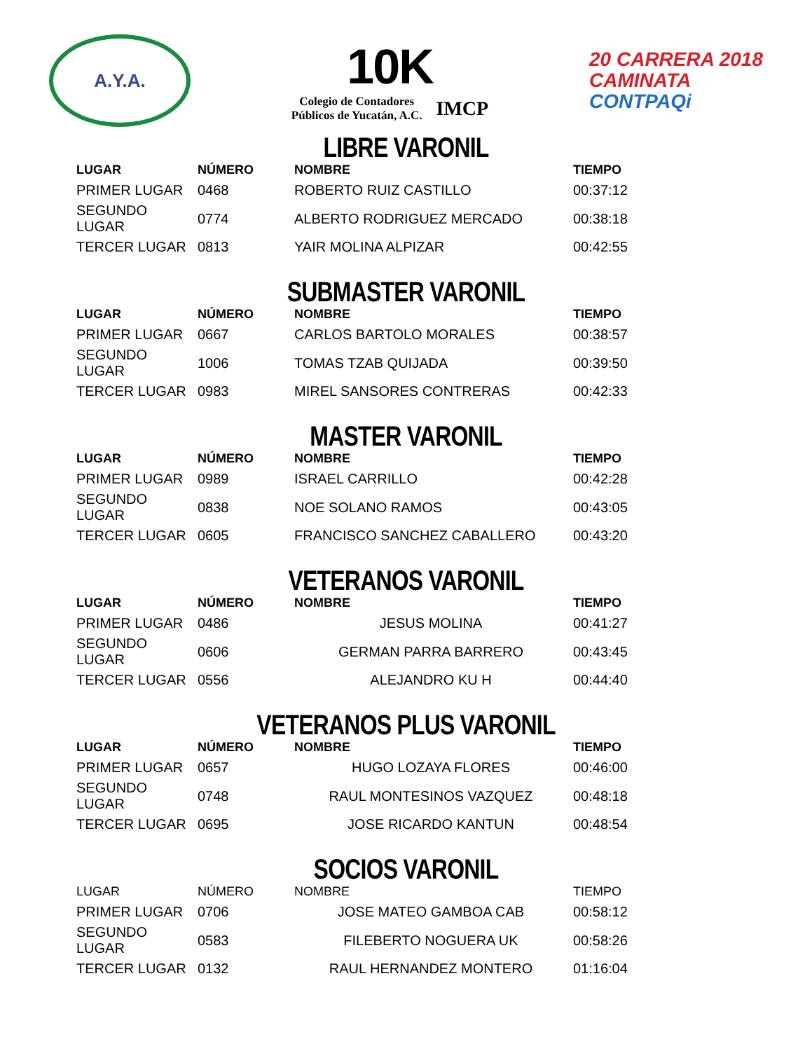A.Y.A.
10K
Colegio de Contadores
Públicos de Yucatán, A.C.
IMCP
20 CARRERA 2018
CAMINATA
CONTPAQi
LIBRE VARONIL
| LUGAR | NÚMERO | NOMBRE | TIEMPO |
| --- | --- | --- | --- |
| PRIMER LUGAR | 0468 | ROBERTO RUIZ CASTILLO | 00:37:12 |
| SEGUNDO LUGAR | 0774 | ALBERTO RODRIGUEZ MERCADO | 00:38:18 |
| TERCER LUGAR | 0813 | YAIR MOLINA ALPIZAR | 00:42:55 |
SUBMASTER VARONIL
| LUGAR | NÚMERO | NOMBRE | TIEMPO |
| --- | --- | --- | --- |
| PRIMER LUGAR | 0667 | CARLOS BARTOLO MORALES | 00:38:57 |
| SEGUNDO LUGAR | 1006 | TOMAS TZAB QUIJADA | 00:39:50 |
| TERCER LUGAR | 0983 | MIREL SANSORES CONTRERAS | 00:42:33 |
MASTER VARONIL
| LUGAR | NÚMERO | NOMBRE | TIEMPO |
| --- | --- | --- | --- |
| PRIMER LUGAR | 0989 | ISRAEL CARRILLO | 00:42:28 |
| SEGUNDO LUGAR | 0838 | NOE SOLANO RAMOS | 00:43:05 |
| TERCER LUGAR | 0605 | FRANCISCO SANCHEZ CABALLERO | 00:43:20 |
VETERANOS VARONIL
| LUGAR | NÚMERO | NOMBRE | TIEMPO |
| --- | --- | --- | --- |
| PRIMER LUGAR | 0486 | JESUS MOLINA | 00:41:27 |
| SEGUNDO LUGAR | 0606 | GERMAN PARRA BARRERO | 00:43:45 |
| TERCER LUGAR | 0556 | ALEJANDRO KU H | 00:44:40 |
VETERANOS PLUS VARONIL
| LUGAR | NÚMERO | NOMBRE | TIEMPO |
| --- | --- | --- | --- |
| PRIMER LUGAR | 0657 | HUGO LOZAYA FLORES | 00:46:00 |
| SEGUNDO LUGAR | 0748 | RAUL MONTESINOS VAZQUEZ | 00:48:18 |
| TERCER LUGAR | 0695 | JOSE RICARDO KANTUN | 00:48:54 |
SOCIOS VARONIL
| LUGAR | NÚMERO | NOMBRE | TIEMPO |
| --- | --- | --- | --- |
| PRIMER LUGAR | 0706 | JOSE MATEO GAMBOA CAB | 00:58:12 |
| SEGUNDO LUGAR | 0583 | FILEBERTO NOGUERA UK | 00:58:26 |
| TERCER LUGAR | 0132 | RAUL HERNANDEZ MONTERO | 01:16:04 |